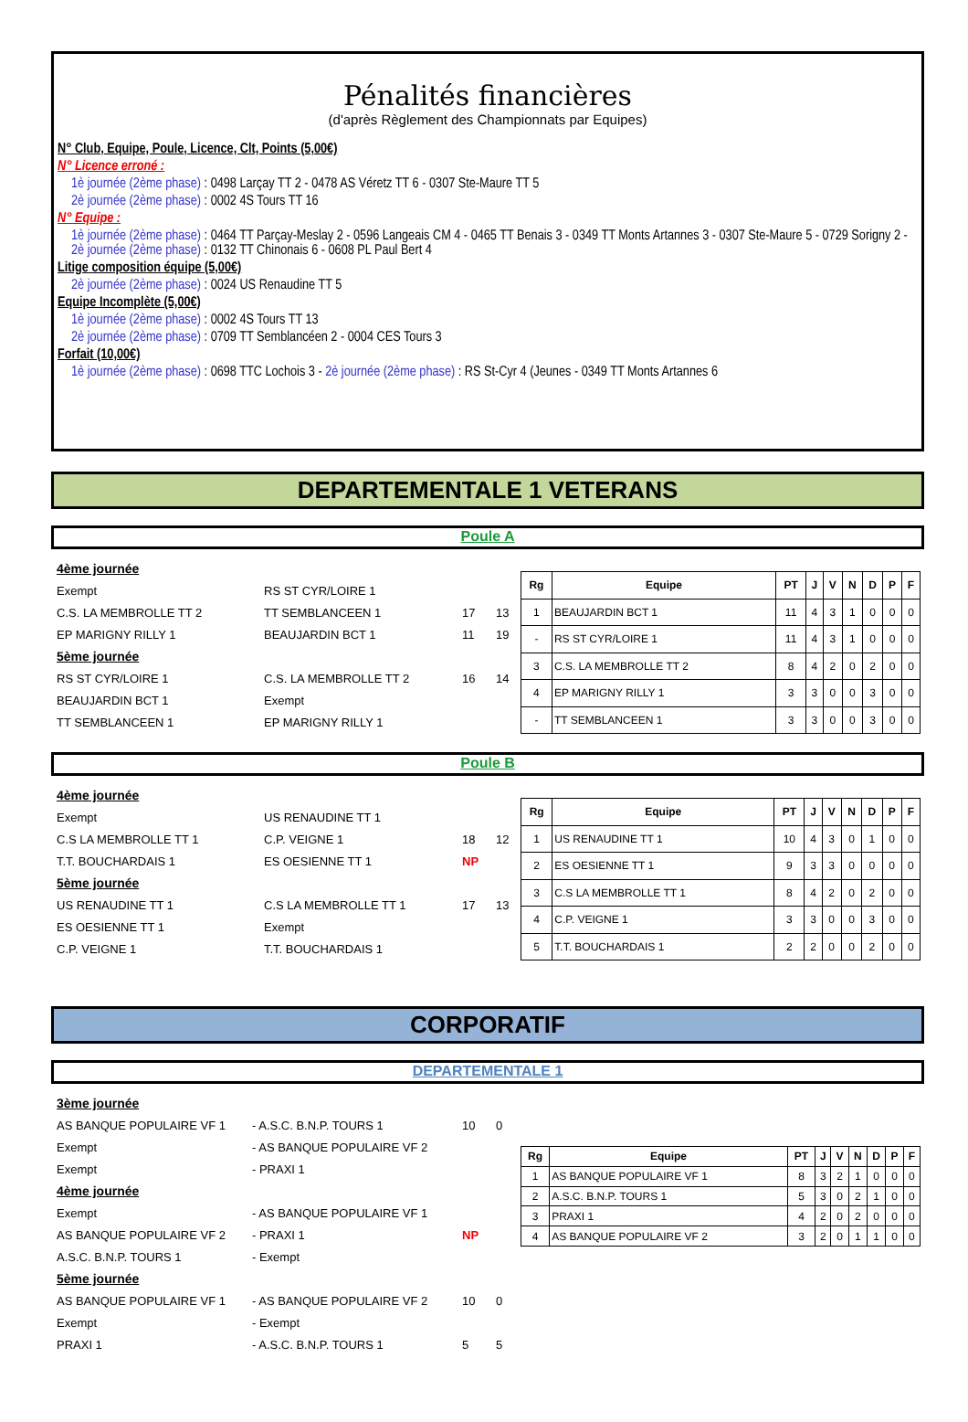Pénalités financières
(d'après Règlement des Championnats par Equipes)
N° Club, Equipe, Poule, Licence, Clt, Points (5,00€)
N° Licence erroné :
1è journée (2ème phase) : 0498 Larçay TT 2 - 0478 AS Véretz TT 6 - 0307 Ste-Maure TT 5
2è journée (2ème phase) : 0002 4S Tours TT 16
N° Equipe :
1è journée (2ème phase) : 0464 TT Parçay-Meslay 2 - 0596 Langeais CM 4 - 0465 TT Benais 3 - 0349 TT Monts Artannes 3 - 0307 Ste-Maure 5 - 0729 Sorigny 2 - 2è journée (2ème phase) : 0132 TT Chinonais 6 - 0608 PL Paul Bert 4
Litige composition équipe (5,00€)
2è journée (2ème phase) : 0024 US Renaudine TT 5
Equipe Incomplète (5,00€)
1è journée (2ème phase) : 0002 4S Tours TT 13
2è journée (2ème phase) : 0709 TT Semblancéen 2 - 0004 CES Tours 3
Forfait (10,00€)
1è journée (2ème phase) : 0698 TTC Lochois 3 - 2è journée (2ème phase) : RS St-Cyr 4 (Jeunes - 0349 TT Monts Artannes 6
DEPARTEMENTALE 1 VETERANS
Poule A
| 4ème journée | | | |
| Exempt | RS ST CYR/LOIRE 1 | | |
| C.S. LA MEMBROLLE TT 2 | TT SEMBLANCEEN 1 | 17 | 13 |
| EP MARIGNY RILLY 1 | BEAUJARDIN BCT 1 | 11 | 19 |
| 5ème journée | | | |
| RS ST CYR/LOIRE 1 | C.S. LA MEMBROLLE TT 2 | 16 | 14 |
| BEAUJARDIN BCT 1 | Exempt | | |
| TT SEMBLANCEEN 1 | EP MARIGNY RILLY 1 | | |
| Rg | Equipe | PT | J | V | N | D | P | F |
| --- | --- | --- | --- | --- | --- | --- | --- | --- |
| 1 | BEAUJARDIN BCT 1 | 11 | 4 | 3 | 1 | 0 | 0 | 0 |
| - | RS ST CYR/LOIRE 1 | 11 | 4 | 3 | 1 | 0 | 0 | 0 |
| 3 | C.S. LA MEMBROLLE TT 2 | 8 | 4 | 2 | 0 | 2 | 0 | 0 |
| 4 | EP MARIGNY RILLY 1 | 3 | 3 | 0 | 0 | 3 | 0 | 0 |
| - | TT SEMBLANCEEN 1 | 3 | 3 | 0 | 0 | 3 | 0 | 0 |
Poule B
| 4ème journée | | | |
| Exempt | US RENAUDINE TT 1 | | |
| C.S LA MEMBROLLE TT 1 | C.P. VEIGNE 1 | 18 | 12 |
| T.T. BOUCHARDAIS 1 | ES OESIENNE TT 1 | NP | |
| 5ème journée | | | |
| US RENAUDINE TT 1 | C.S LA MEMBROLLE TT 1 | 17 | 13 |
| ES OESIENNE TT 1 | Exempt | | |
| C.P. VEIGNE 1 | T.T. BOUCHARDAIS 1 | | |
| Rg | Equipe | PT | J | V | N | D | P | F |
| --- | --- | --- | --- | --- | --- | --- | --- | --- |
| 1 | US RENAUDINE TT 1 | 10 | 4 | 3 | 0 | 1 | 0 | 0 |
| 2 | ES OESIENNE TT 1 | 9 | 3 | 3 | 0 | 0 | 0 | 0 |
| 3 | C.S LA MEMBROLLE TT 1 | 8 | 4 | 2 | 0 | 2 | 0 | 0 |
| 4 | C.P. VEIGNE 1 | 3 | 3 | 0 | 0 | 3 | 0 | 0 |
| 5 | T.T. BOUCHARDAIS 1 | 2 | 2 | 0 | 0 | 2 | 0 | 0 |
CORPORATIF
DEPARTEMENTALE 1
| 3ème journée | | | |
| AS BANQUE POPULAIRE VF 1 | - A.S.C. B.N.P. TOURS 1 | 10 | 0 |
| Exempt | - AS BANQUE POPULAIRE VF 2 | | |
| Exempt | - PRAXI 1 | | |
| 4ème journée | | | |
| Exempt | - AS BANQUE POPULAIRE VF 1 | | |
| AS BANQUE POPULAIRE VF 2 | - PRAXI 1 | NP | |
| A.S.C. B.N.P. TOURS 1 | - Exempt | | |
| 5ème journée | | | |
| AS BANQUE POPULAIRE VF 1 | - AS BANQUE POPULAIRE VF 2 | 10 | 0 |
| Exempt | - Exempt | | |
| PRAXI 1 | - A.S.C. B.N.P. TOURS 1 | 5 | 5 |
| Rg | Equipe | PT | J | V | N | D | P | F |
| --- | --- | --- | --- | --- | --- | --- | --- | --- |
| 1 | AS BANQUE POPULAIRE VF 1 | 8 | 3 | 2 | 1 | 0 | 0 | 0 |
| 2 | A.S.C. B.N.P. TOURS 1 | 5 | 3 | 0 | 2 | 1 | 0 | 0 |
| 3 | PRAXI 1 | 4 | 2 | 0 | 2 | 0 | 0 | 0 |
| 4 | AS BANQUE POPULAIRE VF 2 | 3 | 2 | 0 | 1 | 1 | 0 | 0 |